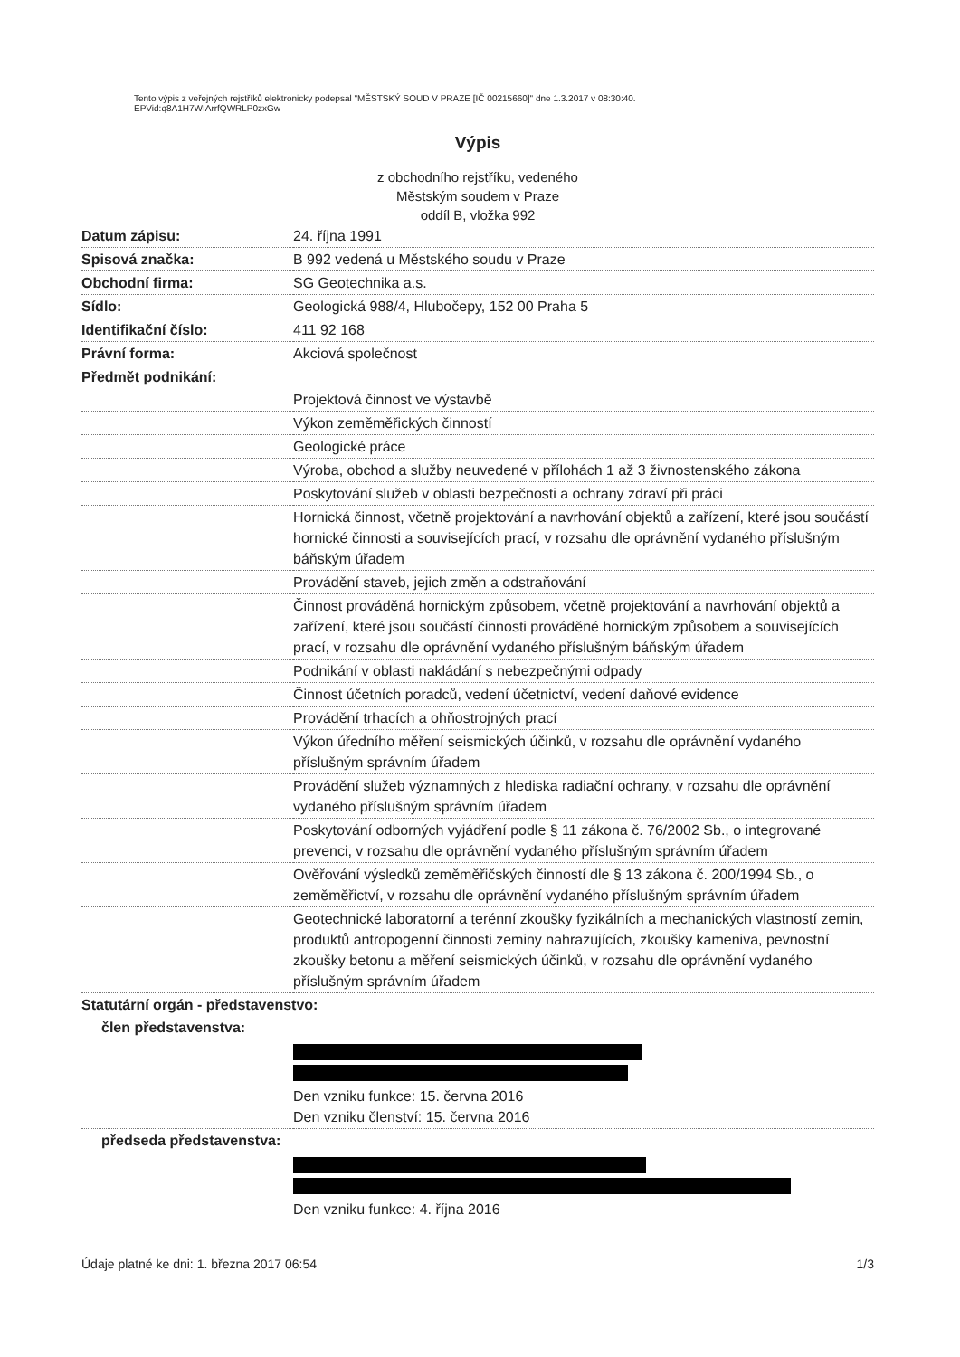Tento výpis z veřejných rejstříků elektronicky podepsal "MĚSTSKÝ SOUD V PRAZE [IČ 00215660]" dne 1.3.2017 v 08:30:40.
EPVid:q8A1H7WIArrfQWRLP0zxGw
Výpis
z obchodního rejstříku, vedeného
Městským soudem v Praze
oddíl B, vložka 992
| Datum zápisu: | 24. října 1991 |
| Spisová značka: | B 992 vedená u Městského soudu v Praze |
| Obchodní firma: | SG Geotechnika a.s. |
| Sídlo: | Geologická 988/4, Hlubočepy, 152 00 Praha 5 |
| Identifikační číslo: | 411 92 168 |
| Právní forma: | Akciová společnost |
| Předmět podnikání: | |
| | Projektová činnost ve výstavbě |
| | Výkon zeměměřických činností |
| | Geologické práce |
| | Výroba, obchod a služby neuvedené v přílohách 1 až 3 živnostenského zákona |
| | Poskytování služeb v oblasti bezpečnosti a ochrany zdraví při práci |
| | Hornická činnost, včetně projektování a navrhování objektů a zařízení, které jsou součástí hornické činnosti a souvisejících prací, v rozsahu dle oprávnění vydaného příslušným báňským úřadem |
| | Provádění staveb, jejich změn a odstraňování |
| | Činnost prováděná hornickým způsobem, včetně projektování a navrhování objektů a zařízení, které jsou součástí činnosti prováděné hornickým způsobem a souvisejících prací, v rozsahu dle oprávnění vydaného příslušným báňským úřadem |
| | Podnikání v oblasti nakládání s nebezpečnými odpady |
| | Činnost účetních poradců, vedení účetnictví, vedení daňové evidence |
| | Provádění trhacích a ohňostrojných prací |
| | Výkon úředního měření seismických účinků, v rozsahu dle oprávnění vydaného příslušným správním úřadem |
| | Provádění služeb významných z hlediska radiační ochrany, v rozsahu dle oprávnění vydaného příslušným správním úřadem |
| | Poskytování odborných vyjádření podle § 11 zákona č. 76/2002 Sb., o integrované prevenci, v rozsahu dle oprávnění vydaného příslušným správním úřadem |
| | Ověřování výsledků zeměměřičských činností dle § 13 zákona č. 200/1994 Sb., o zeměměřictví, v rozsahu dle oprávnění vydaného příslušným správním úřadem |
| | Geotechnické laboratorní a terénní zkoušky fyzikálních a mechanických vlastností zemin, produktů antropogenní činnosti zeminy nahrazujících, zkoušky kameniva, pevnostní zkoušky betonu a měření seismických účinků, v rozsahu dle oprávnění vydaného příslušným správním úřadem |
| Statutární orgán - představenstvo: | |
| člen představenstva: | |
| | Den vzniku funkce: 15. června 2016 Den vzniku členství: 15. června 2016 |
| předseda představenstva: | |
| | Den vzniku funkce: 4. října 2016 |
Údaje platné ke dni: 1. března 2017 06:54 1/3